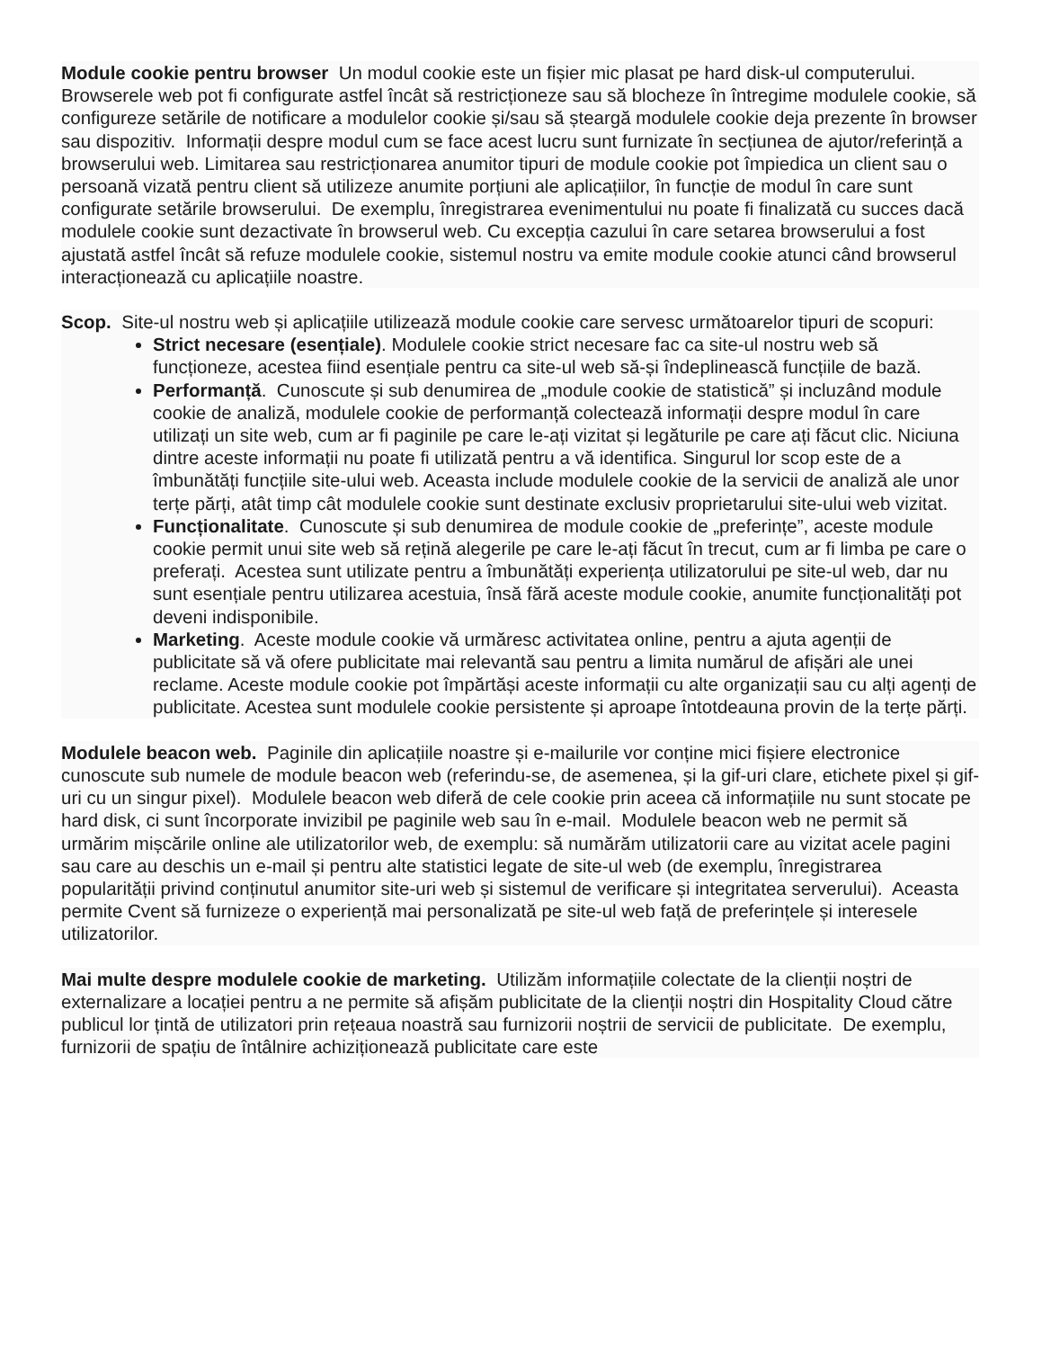Module cookie pentru browser Un modul cookie este un fișier mic plasat pe hard disk-ul computerului. Browserele web pot fi configurate astfel încât să restricționeze sau să blocheze în întregime modulele cookie, să configureze setările de notificare a modulelor cookie și/sau să șteargă modulele cookie deja prezente în browser sau dispozitiv. Informații despre modul cum se face acest lucru sunt furnizate în secțiunea de ajutor/referință a browserului web. Limitarea sau restricționarea anumitor tipuri de module cookie pot împiedica un client sau o persoană vizată pentru client să utilizeze anumite porțiuni ale aplicațiilor, în funcție de modul în care sunt configurate setările browserului. De exemplu, înregistrarea evenimentului nu poate fi finalizată cu succes dacă modulele cookie sunt dezactivate în browserul web. Cu excepția cazului în care setarea browserului a fost ajustată astfel încât să refuze modulele cookie, sistemul nostru va emite module cookie atunci când browserul interacționează cu aplicațiile noastre.
Scop. Site-ul nostru web și aplicațiile utilizează module cookie care servesc următoarelor tipuri de scopuri:
Strict necesare (esențiale). Modulele cookie strict necesare fac ca site-ul nostru web să funcționeze, acestea fiind esențiale pentru ca site-ul web să-și îndeplinească funcțiile de bază.
Performanță. Cunoscute și sub denumirea de „module cookie de statistică” și incluzând module cookie de analiză, modulele cookie de performanță colectează informații despre modul în care utilizați un site web, cum ar fi paginile pe care le-ați vizitat și legăturile pe care ați făcut clic. Niciuna dintre aceste informații nu poate fi utilizată pentru a vă identifica. Singurul lor scop este de a îmbunătăți funcțiile site-ului web. Aceasta include modulele cookie de la servicii de analiză ale unor terțe părți, atât timp cât modulele cookie sunt destinate exclusiv proprietarului site-ului web vizitat.
Funcționalitate. Cunoscute și sub denumirea de module cookie de „preferințe”, aceste module cookie permit unui site web să rețină alegerile pe care le-ați făcut în trecut, cum ar fi limba pe care o preferați. Acestea sunt utilizate pentru a îmbunătăți experiența utilizatorului pe site-ul web, dar nu sunt esențiale pentru utilizarea acestuia, însă fără aceste module cookie, anumite funcționalități pot deveni indisponibile.
Marketing. Aceste module cookie vă urmăresc activitatea online, pentru a ajuta agenții de publicitate să vă ofere publicitate mai relevantă sau pentru a limita numărul de afișări ale unei reclame. Aceste module cookie pot împărtăși aceste informații cu alte organizații sau cu alți agenți de publicitate. Acestea sunt modulele cookie persistente și aproape întotdeauna provin de la terțe părți.
Modulele beacon web. Paginile din aplicațiile noastre și e-mailurile vor conține mici fișiere electronice cunoscute sub numele de module beacon web (referindu-se, de asemenea, și la gif-uri clare, etichete pixel și gif-uri cu un singur pixel). Modulele beacon web diferă de cele cookie prin aceea că informațiile nu sunt stocate pe hard disk, ci sunt încorporate invizibil pe paginile web sau în e-mail. Modulele beacon web ne permit să urmărim mișcările online ale utilizatorilor web, de exemplu: să numărăm utilizatorii care au vizitat acele pagini sau care au deschis un e-mail și pentru alte statistici legate de site-ul web (de exemplu, înregistrarea popularității privind conținutul anumitor site-uri web și sistemul de verificare și integritatea serverului). Aceasta permite Cvent să furnizeze o experiență mai personalizată pe site-ul web față de preferințele și interesele utilizatorilor.
Mai multe despre modulele cookie de marketing. Utilizăm informațiile colectate de la clienții noștri de externalizare a locației pentru a ne permite să afișăm publicitate de la clienții noștri din Hospitality Cloud către publicul lor țintă de utilizatori prin rețeaua noastră sau furnizorii noștrii de servicii de publicitate. De exemplu, furnizorii de spațiu de întâlnire achiziționează publicitate care este